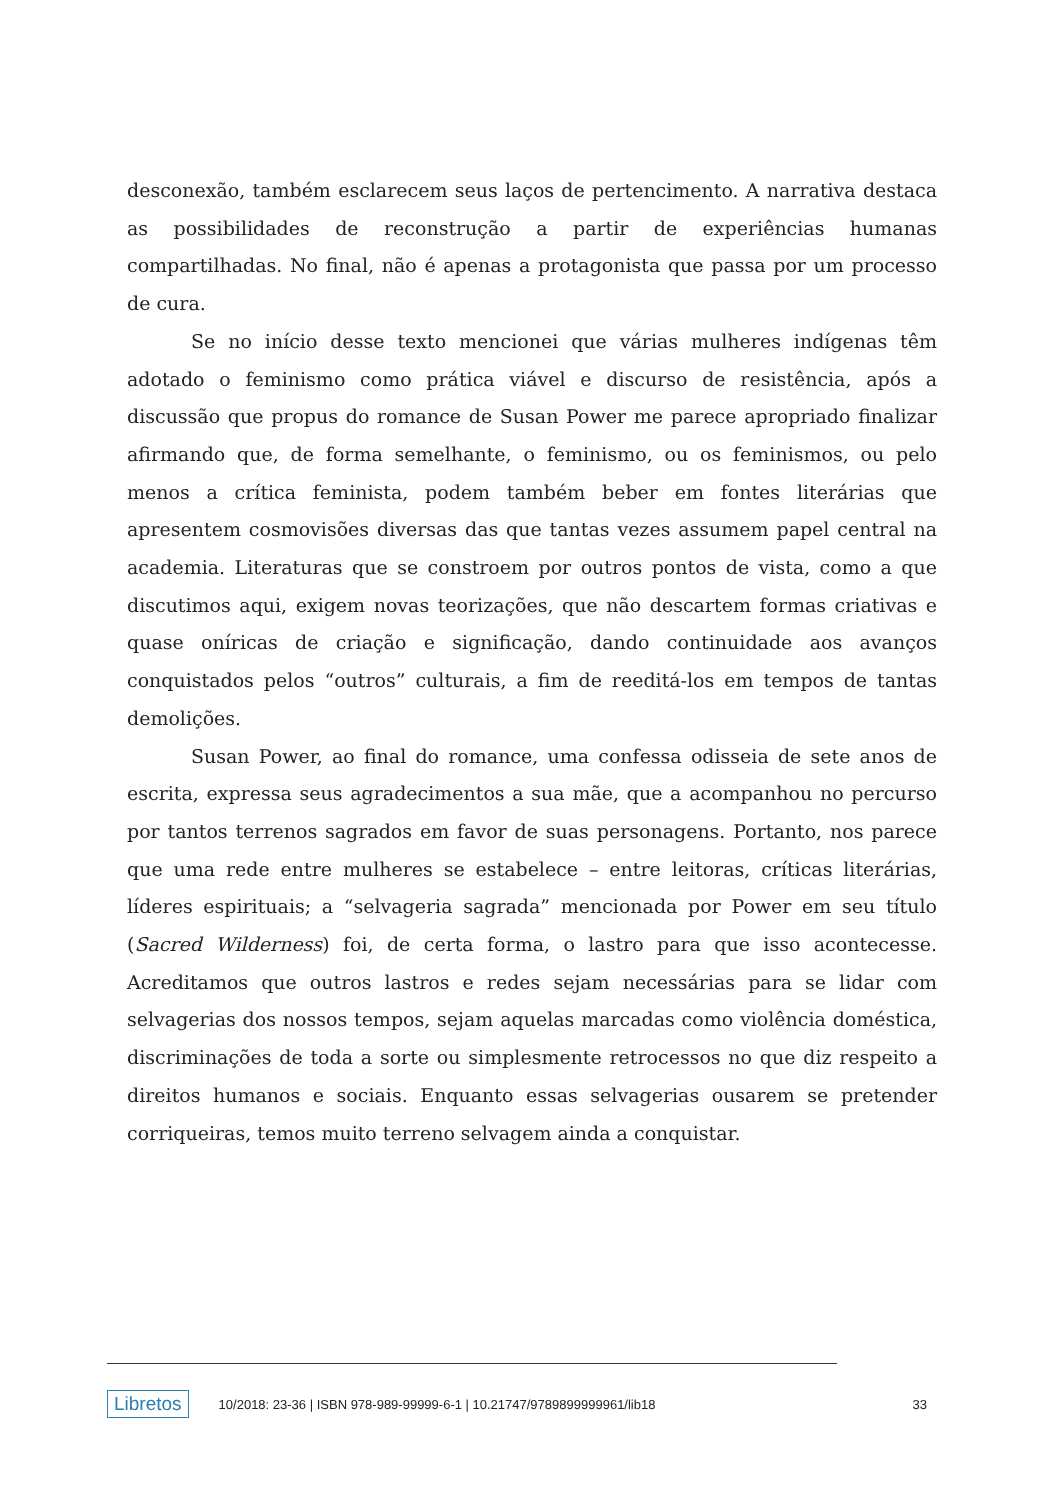desconexão, também esclarecem seus laços de pertencimento. A narrativa destaca as possibilidades de reconstrução a partir de experiências humanas compartilhadas. No final, não é apenas a protagonista que passa por um processo de cura.
Se no início desse texto mencionei que várias mulheres indígenas têm adotado o feminismo como prática viável e discurso de resistência, após a discussão que propus do romance de Susan Power me parece apropriado finalizar afirmando que, de forma semelhante, o feminismo, ou os feminismos, ou pelo menos a crítica feminista, podem também beber em fontes literárias que apresentem cosmovisões diversas das que tantas vezes assumem papel central na academia. Literaturas que se constroem por outros pontos de vista, como a que discutimos aqui, exigem novas teorizações, que não descartem formas criativas e quase oníricas de criação e significação, dando continuidade aos avanços conquistados pelos “outros” culturais, a fim de reeditá-los em tempos de tantas demolições.
Susan Power, ao final do romance, uma confessa odisseia de sete anos de escrita, expressa seus agradecimentos a sua mãe, que a acompanhou no percurso por tantos terrenos sagrados em favor de suas personagens. Portanto, nos parece que uma rede entre mulheres se estabelece – entre leitoras, críticas literárias, líderes espirituais; a “selvageria sagrada” mencionada por Power em seu título (Sacred Wilderness) foi, de certa forma, o lastro para que isso acontecesse. Acreditamos que outros lastros e redes sejam necessárias para se lidar com selvagerias dos nossos tempos, sejam aquelas marcadas como violência doméstica, discriminações de toda a sorte ou simplesmente retrocessos no que diz respeito a direitos humanos e sociais. Enquanto essas selvagerias ousarem se pretender corriqueiras, temos muito terreno selvagem ainda a conquistar.
Libretos 10/2018: 23-36 | ISBN 978-989-99999-6-1 | 10.21747/9789899999961/lib18 33